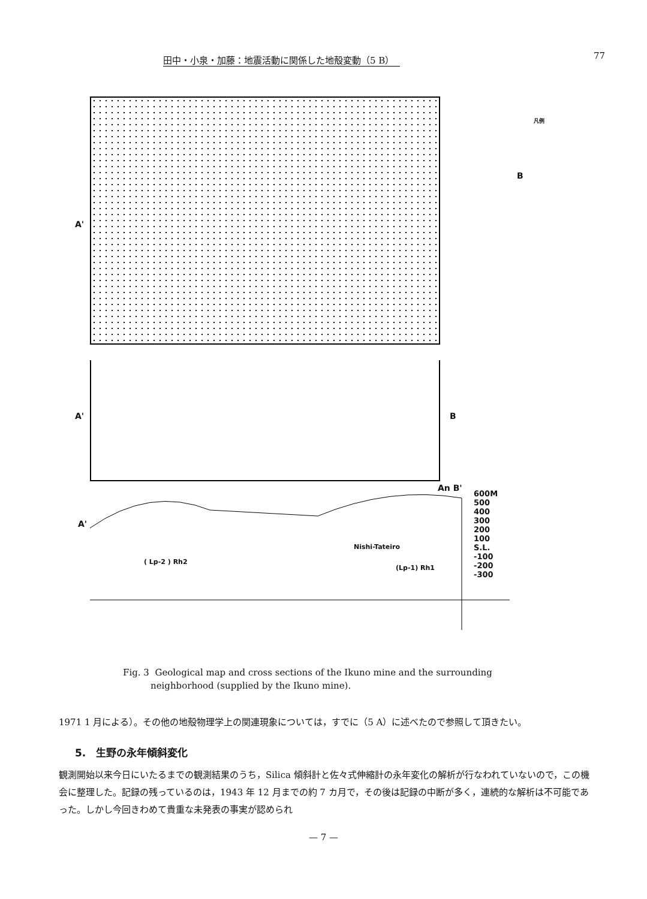田中・小泉・加藤：地震活動に関係した地殻変動（5 B） 77
A'
B
凡例
A' B
A'
An B'
Nishi-Tateiro
600M
500
400
300
200
100
S.L.
-100
-200
-300
( Lp-2 ) Rh2
(Lp-1) Rh1
Fig. 3 Geological map and cross sections of the Ikuno mine and the surrounding
neighborhood (supplied by the Ikuno mine).
1971 1 月による）。その他の地殻物理学上の関連現象については，すでに（5 A）に述べたので参照して頂きたい。
5.　生野の永年傾斜変化
観測開始以来今日にいたるまでの観測結果のうち，Silica 傾斜計と佐々式伸縮計の永年変化の解析が行なわれていないので，この機会に整理した。記録の残っているのは，1943 年 12 月までの約 7 カ月で，その後は記録の中断が多く，連続的な解析は不可能であった。しかし今回きわめて貴重な未発表の事実が認められ
— 7 —